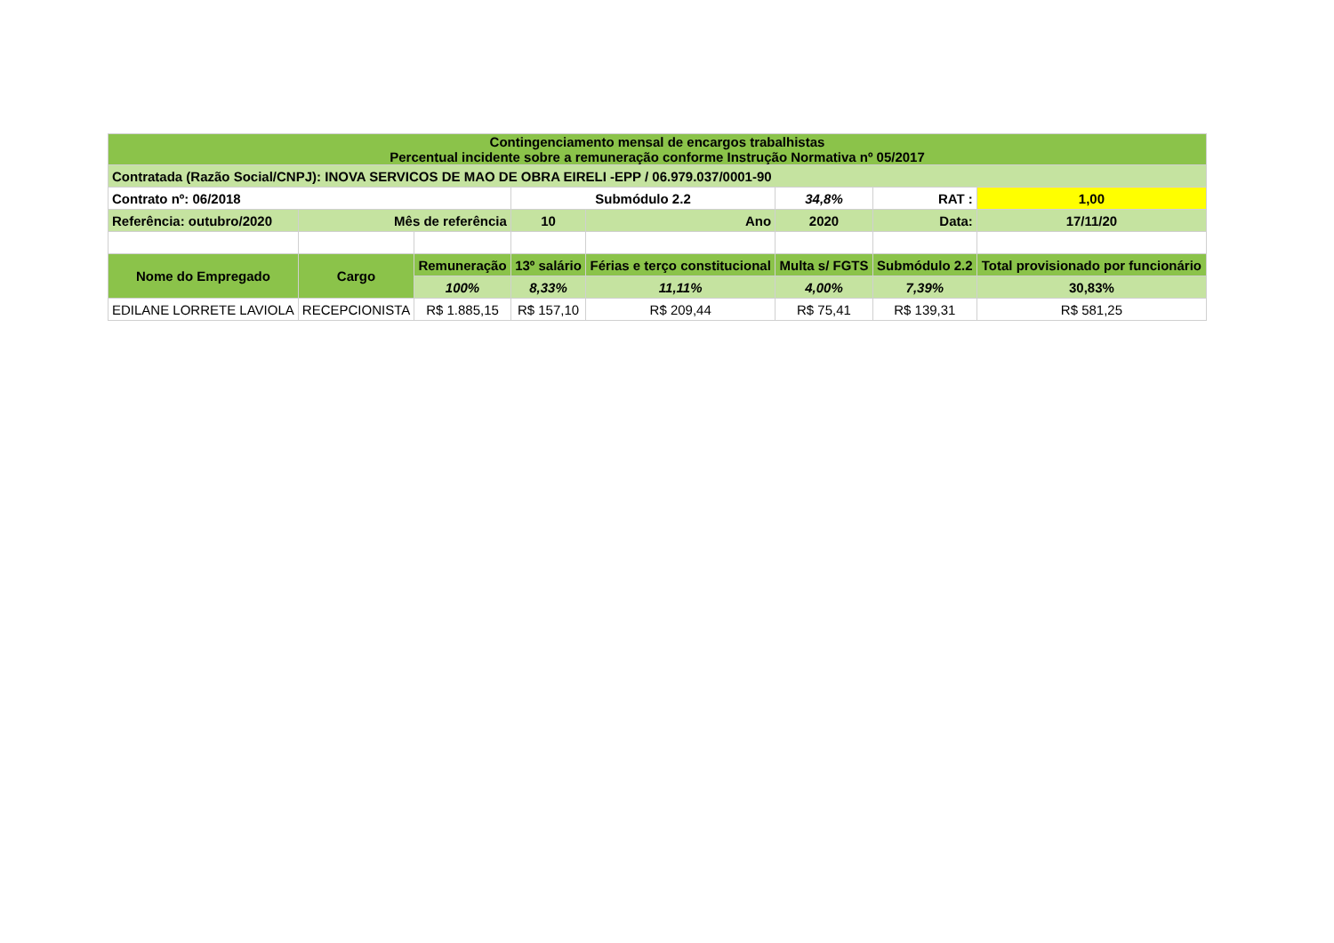| Contingenciamento mensal de encargos trabalhistas Percentual incidente sobre a remuneração conforme Instrução Normativa nº 05/2017 | | | | | | | |
| Contratada (Razão Social/CNPJ): INOVA SERVICOS DE MAO DE OBRA EIRELI -EPP / 06.979.037/0001-90 | | | | | | | |
| Contrato nº: 06/2018 | | | Submódulo 2.2 | | 34,8% | RAT : | 1,00 |
| Referência: outubro/2020 | Mês de referência | | 10 | Ano | 2020 | Data: | 17/11/20 |
| Nome do Empregado | Cargo | Remuneração | 13º salário | Férias e terço constitucional | Multa s/ FGTS | Submódulo 2.2 | Total provisionado por funcionário |
| | | 100% | 8,33% | 11,11% | 4,00% | 7,39% | 30,83% |
| EDILANE LORRETE LAVIOLA | RECEPCIONISTA | R$ 1.885,15 | R$ 157,10 | R$ 209,44 | R$ 75,41 | R$ 139,31 | R$ 581,25 |